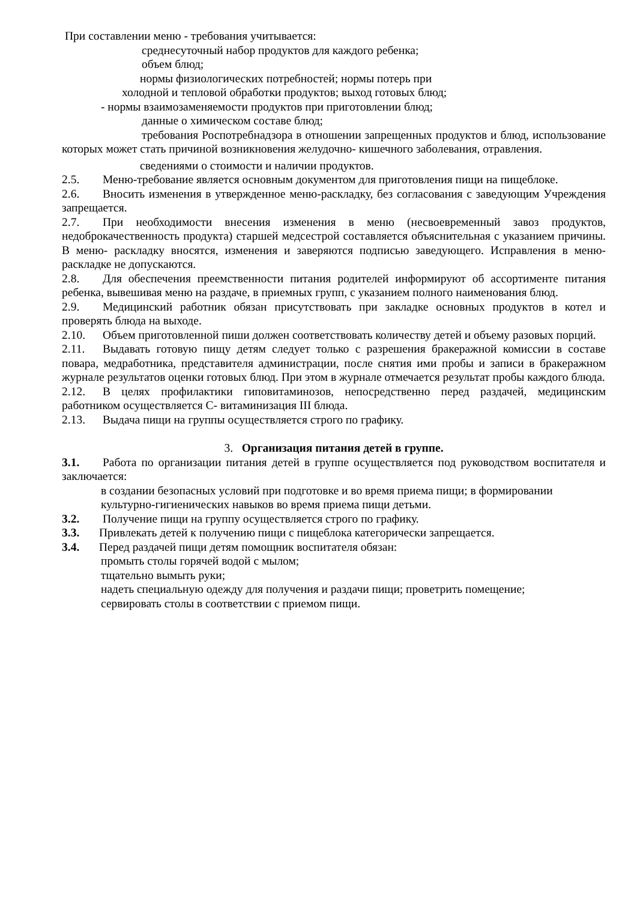При составлении меню - требования учитывается:
среднесуточный набор продуктов для каждого ребенка;
объем блюд;
нормы физиологических потребностей; нормы потерь при
холодной и тепловой обработки продуктов; выход готовых блюд;
- нормы взаимозаменяемости продуктов при приготовлении блюд;
данные о химическом составе блюд;
требования Роспотребнадзора в отношении запрещенных продуктов и блюд, использование которых может стать причиной возникновения желудочно- кишечного заболевания, отравления.
сведениями о стоимости и наличии продуктов.
2.5. Меню-требование является основным документом для приготовления пищи на пищеблоке.
2.6. Вносить изменения в утвержденное меню-раскладку, без согласования с заведующим Учреждения запрещается.
2.7. При необходимости внесения изменения в меню (несвоевременный завоз продуктов, недоброкачественность продукта) старшей медсестрой составляется объяснительная с указанием причины. В меню- раскладку вносятся, изменения и заверяются подписью заведующего. Исправления в меню- раскладке не допускаются.
2.8. Для обеспечения преемственности питания родителей информируют об ассортименте питания ребенка, вывешивая меню на раздаче, в приемных групп, с указанием полного наименования блюд.
2.9. Медицинский работник обязан присутствовать при закладке основных продуктов в котел и проверять блюда на выходе.
2.10. Объем приготовленной пиши должен соответствовать количеству детей и объему разовых порций.
2.11. Выдавать готовую пищу детям следует только с разрешения бракеражной комиссии в составе повара, медработника, представителя администрации, после снятия ими пробы и записи в бракеражном журнале результатов оценки готовых блюд. При этом в журнале отмечается результат пробы каждого блюда.
2.12. В целях профилактики гиповитаминозов, непосредственно перед раздачей, медицинским работником осуществляется С- витаминизация III блюда.
2.13. Выдача пищи на группы осуществляется строго по графику.
3. Организация питания детей в группе.
3.1. Работа по организации питания детей в группе осуществляется под руководством воспитателя и заключается:
в создании безопасных условий при подготовке и во время приема пищи; в формировании культурно-гигиенических навыков во время приема пищи детьми.
3.2. Получение пищи на группу осуществляется строго по графику.
3.3. Привлекать детей к получению пищи с пищеблока категорически запрещается.
3.4. Перед раздачей пищи детям помощник воспитателя обязан:
промыть столы горячей водой с мылом;
тщательно вымыть руки;
надеть специальную одежду для получения и раздачи пищи; проветрить помещение;
сервировать столы в соответствии с приемом пищи.